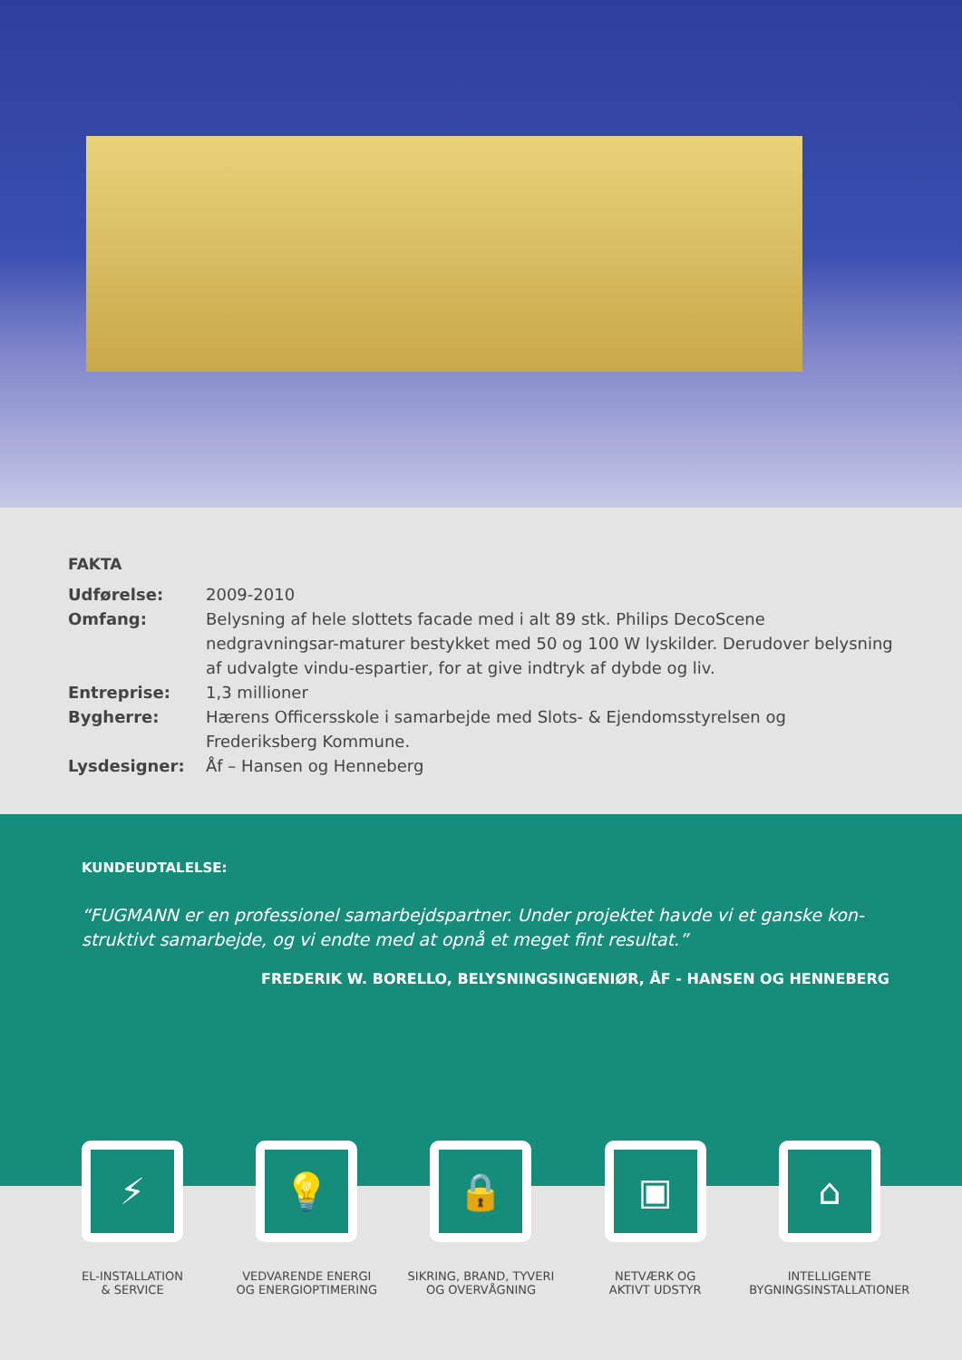FAKTA
Udførelse: 2009-2010
Omfang: Belysning af hele slottets facade med i alt 89 stk. Philips DecoScene nedgravningsar-maturer bestykket med 50 og 100 W lyskilder. Derudover belysning af udvalgte vindu-espartier, for at give indtryk af dybde og liv.
Entreprise: 1,3 millioner
Bygherre: Hærens Officersskole i samarbejde med Slots- & Ejendomsstyrelsen og Frederiksberg Kommune.
Lysdesigner: Åf – Hansen og Henneberg
KUNDEUDTALELSE:
“FUGMANN er en professionel samarbejdspartner. Under projektet havde vi et ganske kon-struktivt samarbejde, og vi endte med at opnå et meget fint resultat.”
FREDERIK W. BORELLO, BELYSNINGSINGENIØR, ÅF - HANSEN OG HENNEBERG
⚡
EL-INSTALLATION
& SERVICE
💡
VEDVARENDE ENERGI
OG ENERGIOPTIMERING
🔒
SIKRING, BRAND, TYVERI
OG OVERVÅGNING
▣
NETVÆRK OG
AKTIVT UDSTYR
⌂
INTELLIGENTE
BYGNINGSINSTALLATIONER